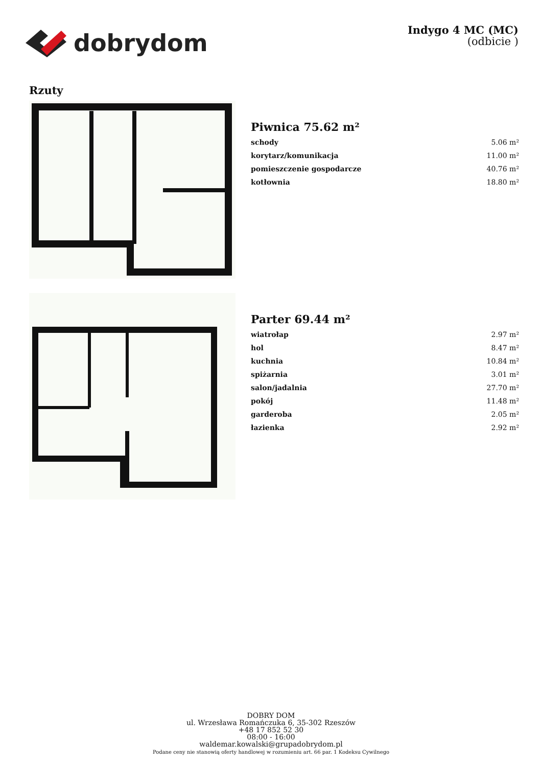dobrydom
Indygo 4 MC (MC)
(odbicie )
Rzuty
Piwnica 75.62 m²
| schody | 5.06 m² |
| korytarz/komunikacja | 11.00 m² |
| pomieszczenie gospodarcze | 40.76 m² |
| kotłownia | 18.80 m² |
Parter 69.44 m²
| wiatrołap | 2.97 m² |
| hol | 8.47 m² |
| kuchnia | 10.84 m² |
| spiżarnia | 3.01 m² |
| salon/jadalnia | 27.70 m² |
| pokój | 11.48 m² |
| garderoba | 2.05 m² |
| łazienka | 2.92 m² |
DOBRY DOM
ul. Wrzesława Romańczuka 6, 35-302 Rzeszów
+48 17 852 52 30
08:00 - 16:00
waldemar.kowalski@grupadobrydom.pl
Podane ceny nie stanowią oferty handlowej w rozumieniu art. 66 par. 1 Kodeksu Cywilnego